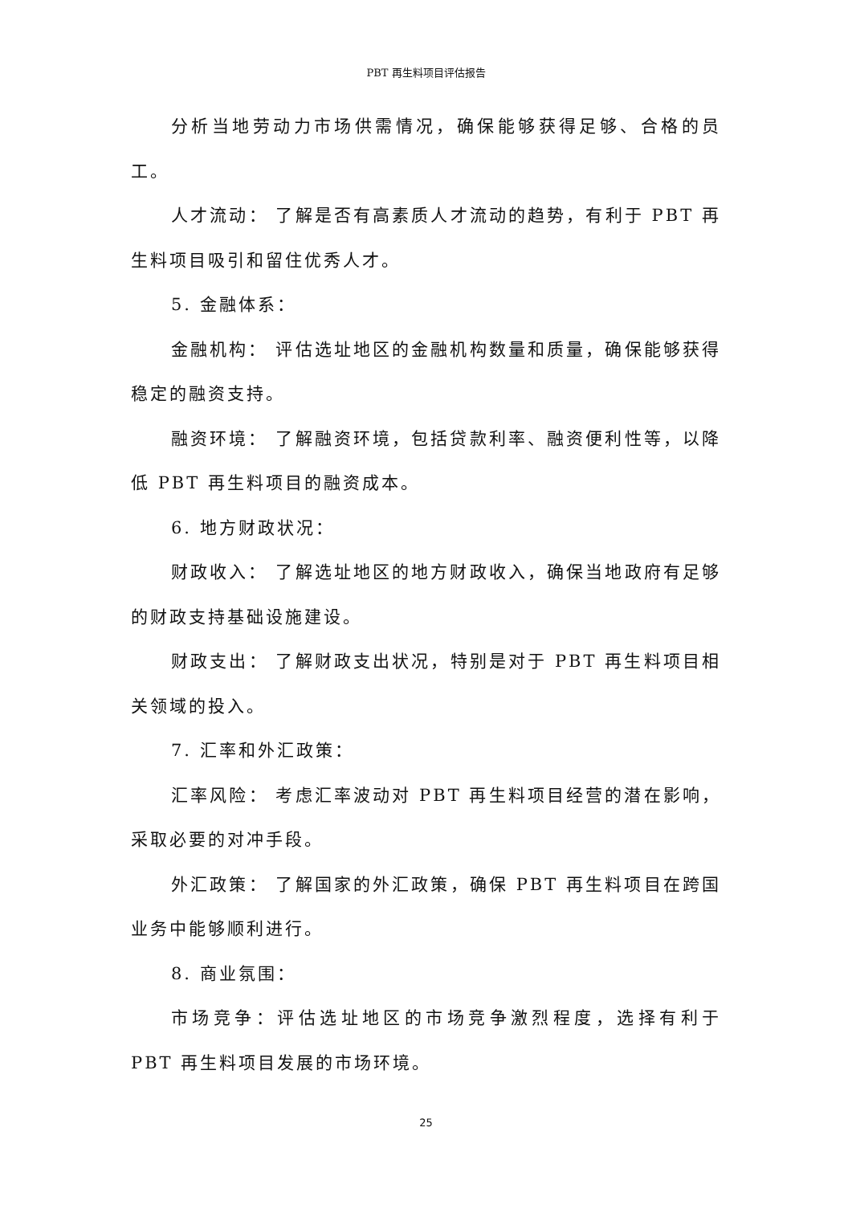PBT 再生料项目评估报告
分析当地劳动力市场供需情况，确保能够获得足够、合格的员工。
人才流动： 了解是否有高素质人才流动的趋势，有利于 PBT 再生料项目吸引和留住优秀人才。
5. 金融体系：
金融机构： 评估选址地区的金融机构数量和质量，确保能够获得稳定的融资支持。
融资环境： 了解融资环境，包括贷款利率、融资便利性等，以降低 PBT 再生料项目的融资成本。
6. 地方财政状况：
财政收入： 了解选址地区的地方财政收入，确保当地政府有足够的财政支持基础设施建设。
财政支出： 了解财政支出状况，特别是对于 PBT 再生料项目相关领域的投入。
7. 汇率和外汇政策：
汇率风险： 考虑汇率波动对 PBT 再生料项目经营的潜在影响，采取必要的对冲手段。
外汇政策： 了解国家的外汇政策，确保 PBT 再生料项目在跨国业务中能够顺利进行。
8. 商业氛围：
市场竞争：评估选址地区的市场竞争激烈程度，选择有利于 PBT 再生料项目发展的市场环境。
25